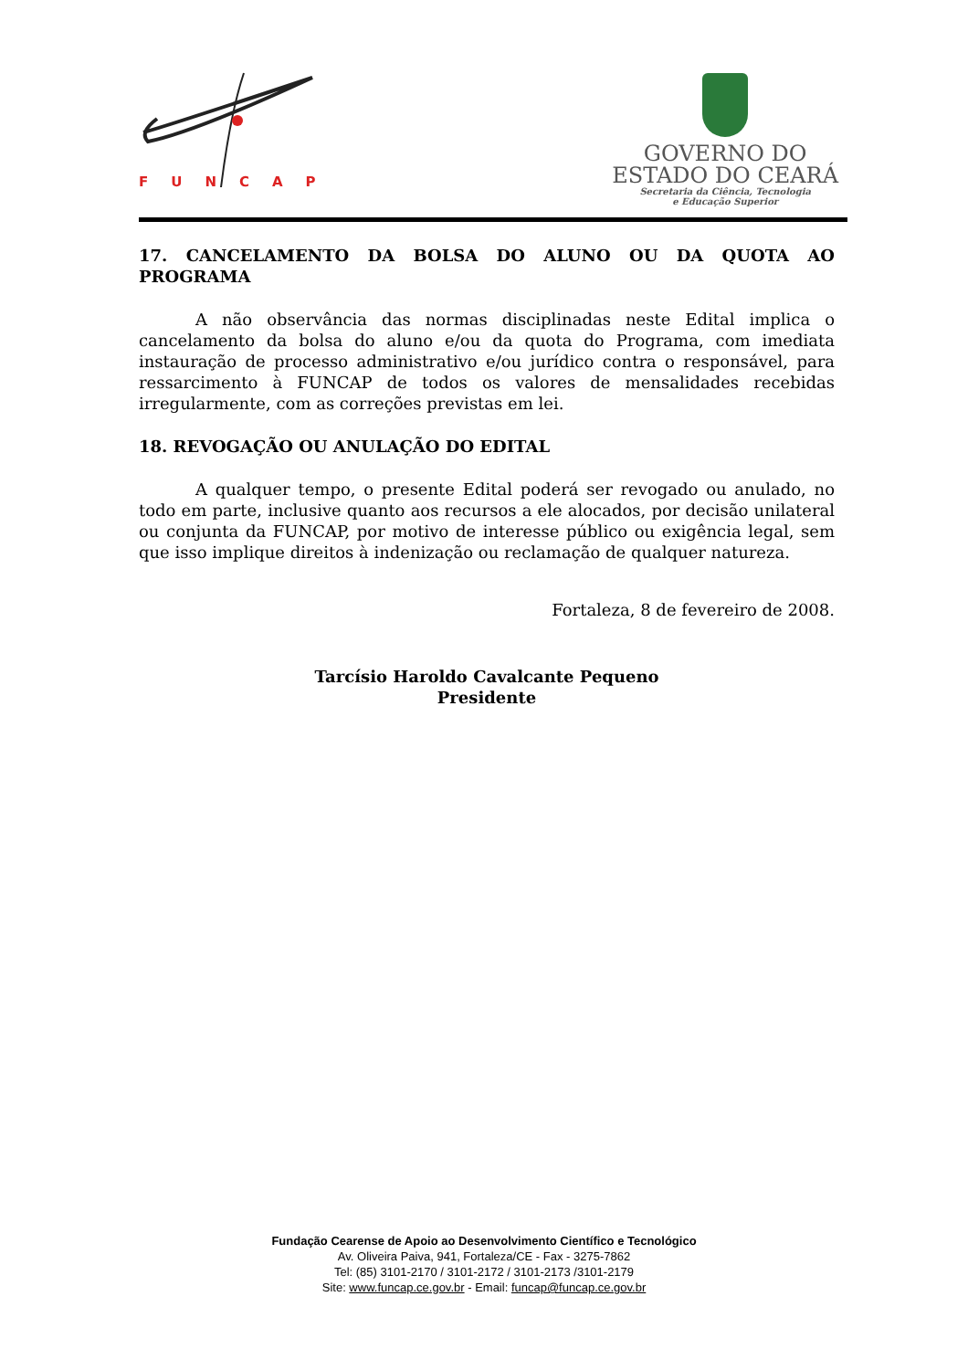FUNCAP
GOVERNO DO
ESTADO DO CEARÁ
Secretaria da Ciência, Tecnologia
e Educação Superior
17. CANCELAMENTO DA BOLSA DO ALUNO OU DA QUOTA AO PROGRAMA
A não observância das normas disciplinadas neste Edital implica o cancelamento da bolsa do aluno e/ou da quota do Programa, com imediata instauração de processo administrativo e/ou jurídico contra o responsável, para ressarcimento à FUNCAP de todos os valores de mensalidades recebidas irregularmente, com as correções previstas em lei.
18. REVOGAÇÃO OU ANULAÇÃO DO EDITAL
A qualquer tempo, o presente Edital poderá ser revogado ou anulado, no todo em parte, inclusive quanto aos recursos a ele alocados, por decisão unilateral ou conjunta da FUNCAP, por motivo de interesse público ou exigência legal, sem que isso implique direitos à indenização ou reclamação de qualquer natureza.
Fortaleza, 8 de fevereiro de 2008.
Tarcísio Haroldo Cavalcante Pequeno
Presidente
Fundação Cearense de Apoio ao Desenvolvimento Científico e Tecnológico
Av. Oliveira Paiva, 941, Fortaleza/CE - Fax - 3275-7862
Tel: (85) 3101-2170 / 3101-2172 / 3101-2173 /3101-2179
Site: www.funcap.ce.gov.br - Email: funcap@funcap.ce.gov.br